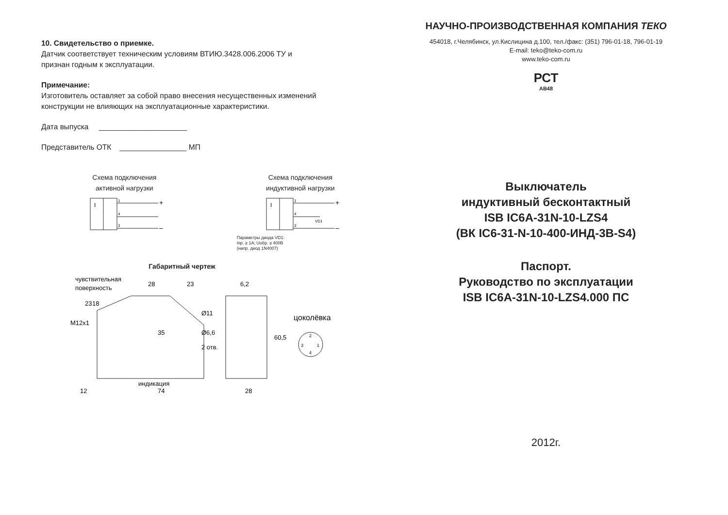10. Свидетельство о приемке.
Датчик соответствует техническим условиям ВТИЮ.3428.006.2006 ТУ и
признан годным к эксплуатации.
Примечание:
Изготовитель оставляет за собой право внесения несущественных изменений
конструкции не влияющих на эксплуатационные характеристики.
Дата выпуска _____________________
Представитель ОТК ________________ МП
Схема подключения
активной нагрузки
I
+
–
1
4
3
Схема подключения
индуктивной нагрузки
I
+
–
1
4
3
VD1
Параметры диода VD1:
Iпр. ≥ 1A; Uобр. ≥ 400В
(напр. диод 1N4007)
Габаритный чертеж
чувствительная
поверхность
28
23
6,2
цоколёвка
2
3
1
4
35
индикация
12
74
28
60,5
Ø6,6
2 отв.
Ø11
M12x1
23
18
НАУЧНО-ПРОИЗВОДСТВЕННАЯ КОМПАНИЯ ТЕКО
454018, г.Челябинск, ул.Кислицина д.100, тел./факс: (351) 796-01-18, 796-01-19
E-mail: teko@teko-com.ru
www.teko-com.ru
РСТ
АВ48
Выключатель
индуктивный бесконтактный
ISB IC6A-31N-10-LZS4
(ВК IC6-31-N-10-400-ИНД-3В-S4)
Паспорт.
Руководство по эксплуатации
ISB IC6A-31N-10-LZS4.000 ПС
2012г.